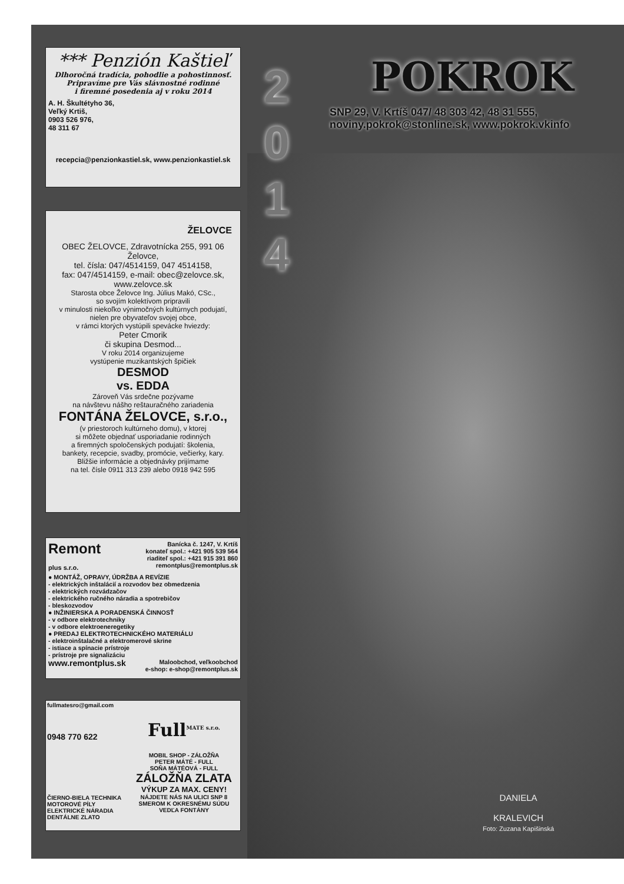*** Penzión Kaštieľ
Dlhoročná tradícia, pohodlie a pohostinnosť.
Pripravíme pre Vás slávnostné rodinné
i firemné posedenia aj v roku 2014
A. H. Škultétyho 36,
Veľký Krtiš,
0903 526 976,
48 311 67
recepcia@penzionkastiel.sk, www.penzionkastiel.sk
ŽELOVCE
OBEC ŽELOVCE, Zdravotnícka 255, 991 06 Želovce,
tel. čísla: 047/4514159, 047 4514158,
fax: 047/4514159, e-mail: obec@zelovce.sk,
www.zelovce.sk
Starosta obce Želovce Ing. Július Makó, CSc.,
so svojím kolektívom pripravili
v minulosti niekoľko výnimočných kultúrnych podujatí,
nielen pre obyvateľov svojej obce,
v rámci ktorých vystúpili spevácke hviezdy:
Peter Cmorik
či skupina Desmod...
V roku 2014 organizujeme
vystúpenie muzikantských špičiek
DESMOD
vs. EDDA
Zároveň Vás srdečne pozývame
na návštevu nášho reštauračného zariadenia
FONTÁNA ŽELOVCE, s.r.o.,
(v priestoroch kultúrneho domu), v ktorej
si môžete objednať usporiadanie rodinných
a firemných spoločenských podujatí: školenia,
bankety, recepcie, svadby, promócie, večierky, kary.
Bližšie informácie a objednávky prijímame
na tel. čísle 0911 313 239 alebo 0918 942 595
Remont
plus s.r.o.
Banícka č. 1247, V. Krtíš
konateľ spol.: +421 905 539 564
riaditeľ spol.: +421 915 391 860
remontplus@remontplus.sk
● MONTÁŽ, OPRAVY, ÚDRŽBA A REVÍZIE
- elektrických inštalácií a rozvodov bez obmedzenia
- elektrických rozvádzačov
- elektrického ručného náradia a spotrebičov
- bleskozvodov
● INŽINIERSKA A PORADENSKÁ ČINNOSŤ
- v odbore elektrotechniky
- v odbore elektroeneregetiky
● PREDAJ ELEKTROTECHNICKÉHO MATERIÁLU
- elektroinštalačné a elektromerové skrine
- istiace a spínacie prístroje
- prístroje pre signalizáciu
www.remontplus.sk Maloobchod, veľkoobchod
e-shop: e-shop@remontplus.sk
fullmatesro@gmail.com
0948 770 622
ČIERNO-BIELA TECHNIKA
MOTOROVÉ PÍLY
ELEKTRICKÉ NÁRADIA
DENTÁLNE ZLATO
Full<sup>MATE s.r.o.</sup>
MOBIL SHOP - ZÁLOŽŇA
PETER MÁTÉ - FULL
SOŇA MÁTÉOVÁ - FULL
ZÁLOŽŇA ZLATA
VÝKUP ZA MAX. CENY!
NÁJDETE NÁS NA ULICI SNP 8
SMEROM K OKRESNÉMU SÚDU
VEDĽA FONTÁNY
2
0
1
4
POKROK
SNP 29, V. Krtíš 047/ 48 303 42, 48 31 555,
noviny.pokrok@stonline.sk, www.pokrok.vkinfo
DANIELA
KRALEVICH
Foto: Zuzana Kapišinská